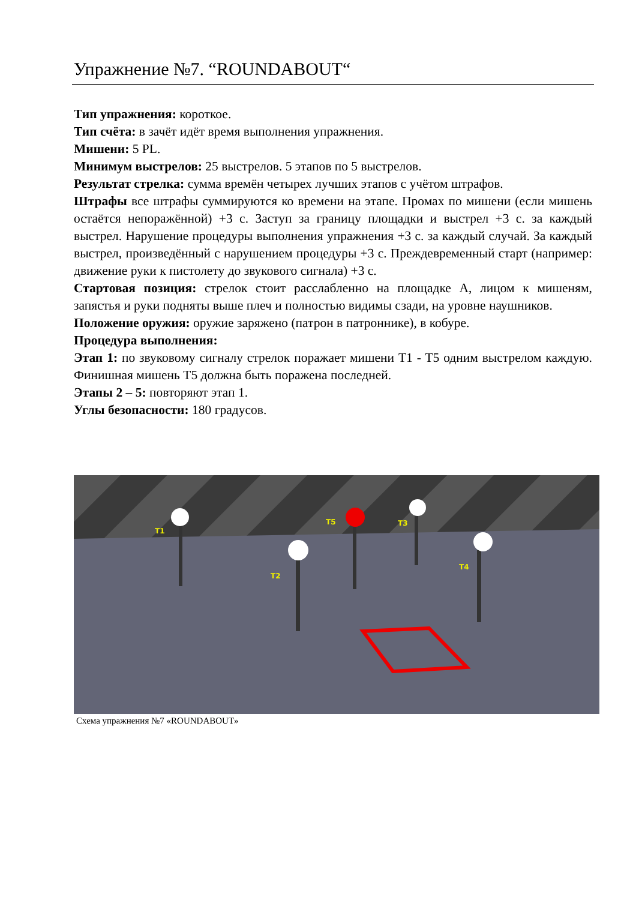Упражнение №7. “ROUNDABOUT“
Тип упражнения: короткое.
Тип счёта: в зачёт идёт время выполнения упражнения.
Мишени: 5 PL.
Минимум выстрелов: 25 выстрелов. 5 этапов по 5 выстрелов.
Результат стрелка: сумма времён четырех лучших этапов с учётом штрафов.
Штрафы все штрафы суммируются ко времени на этапе. Промах по мишени (если мишень остаётся непоражённой) +3 с. Заступ за границу площадки и выстрел +3 с. за каждый выстрел. Нарушение процедуры выполнения упражнения +3 с. за каждый случай. За каждый выстрел, произведённый с нарушением процедуры +3 с. Преждевременный старт (например: движение руки к пистолету до звукового сигнала) +3 с.
Стартовая позиция: стрелок стоит расслабленно на площадке А, лицом к мишеням, запястья и руки подняты выше плеч и полностью видимы сзади, на уровне наушников.
Положение оружия: оружие заряжено (патрон в патроннике), в кобуре.
Процедура выполнения:
Этап 1: по звуковому сигналу стрелок поражает мишени T1 - T5 одним выстрелом каждую. Финишная мишень T5 должна быть поражена последней.
Этапы 2 – 5: повторяют этап 1.
Углы безопасности: 180 градусов.
T1
T2
T3
T4
T5
Схема упражнения №7 «ROUNDABOUT»